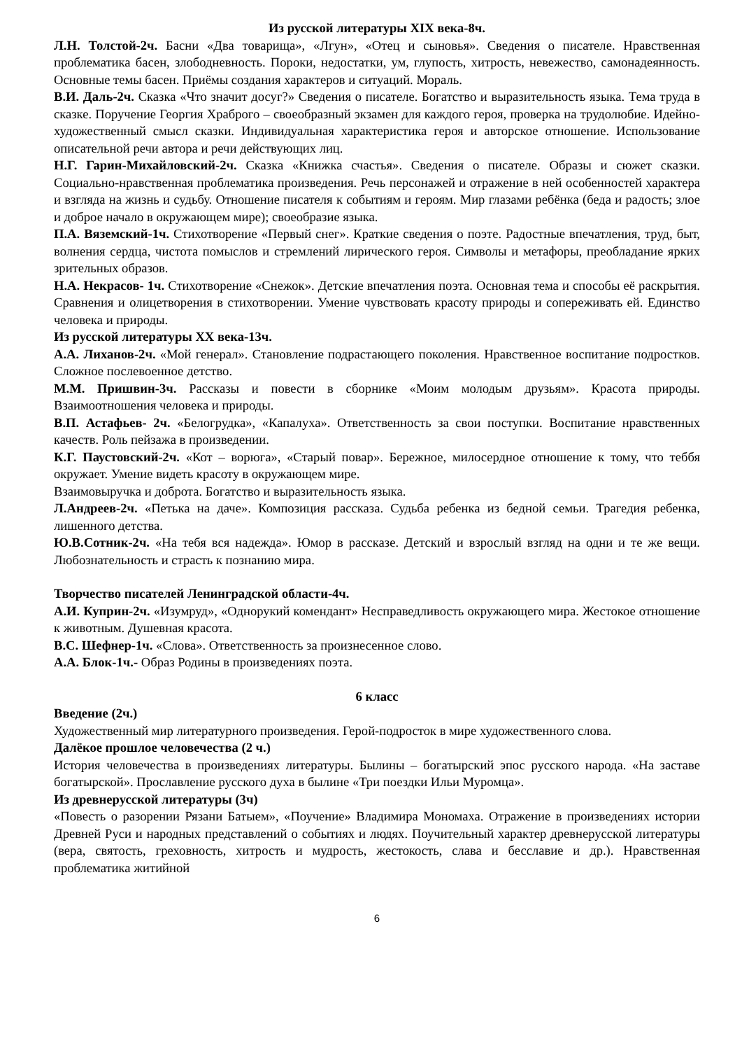Из русской литературы XIX века-8ч.
Л.Н. Толстой-2ч. Басни «Два товарища», «Лгун», «Отец и сыновья». Сведения о писателе. Нравственная проблематика басен, злободневность. Пороки, недостатки, ум, глупость, хитрость, невежество, самонадеянность. Основные темы басен. Приёмы создания характеров и ситуаций. Мораль.
В.И. Даль-2ч. Сказка «Что значит досуг?» Сведения о писателе. Богатство и выразительность языка. Тема труда в сказке. Поручение Георгия Храброго – своеобразный экзамен для каждого героя, проверка на трудолюбие. Идейно-художественный смысл сказки. Индивидуальная характеристика героя и авторское отношение. Использование описательной речи автора и речи действующих лиц.
Н.Г. Гарин-Михайловский-2ч. Сказка «Книжка счастья». Сведения о писателе. Образы и сюжет сказки. Социально-нравственная проблематика произведения. Речь персонажей и отражение в ней особенностей характера и взгляда на жизнь и судьбу. Отношение писателя к событиям и героям. Мир глазами ребёнка (беда и радость; злое и доброе начало в окружающем мире); своеобразие языка.
П.А. Вяземский-1ч. Стихотворение «Первый снег». Краткие сведения о поэте. Радостные впечатления, труд, быт, волнения сердца, чистота помыслов и стремлений лирического героя. Символы и метафоры, преобладание ярких зрительных образов.
Н.А. Некрасов- 1ч. Стихотворение «Снежок». Детские впечатления поэта. Основная тема и способы её раскрытия. Сравнения и олицетворения в стихотворении. Умение чувствовать красоту природы и сопереживать ей. Единство человека и природы.
Из русской литературы XX века-13ч.
А.А. Лиханов-2ч. «Мой генерал». Становление подрастающего поколения. Нравственное воспитание подростков. Сложное послевоенное детство.
М.М. Пришвин-3ч. Рассказы и повести в сборнике «Моим молодым друзьям». Красота природы. Взаимоотношения человека и природы.
В.П. Астафьев- 2ч. «Белогрудка», «Капалуха». Ответственность за свои поступки. Воспитание нравственных качеств. Роль пейзажа в произведении.
К.Г. Паустовский-2ч. «Кот – ворюга», «Старый повар». Бережное, милосердное отношение к тому, что теббя окружает. Умение видеть красоту в окружающем мире.
Взаимовыручка и доброта. Богатство и выразительность языка.
Л.Андреев-2ч. «Петька на даче». Композиция рассказа. Судьба ребенка из бедной семьи. Трагедия ребенка, лишенного детства.
Ю.В.Сотник-2ч. «На тебя вся надежда». Юмор в рассказе. Детский и взрослый взгляд на одни и те же вещи. Любознательность и страсть к познанию мира.
Творчество писателей Ленинградской области-4ч.
А.И. Куприн-2ч. «Изумруд», «Однорукий комендант» Несправедливость окружающего мира. Жестокое отношение к животным. Душевная красота.
В.С. Шефнер-1ч. «Слова». Ответственность за произнесенное слово.
А.А. Блок-1ч.- Образ Родины в произведениях поэта.
6 класс
Введение (2ч.)
Художественный мир литературного произведения. Герой-подросток в мире художественного слова.
Далёкое прошлое человечества (2 ч.)
История человечества в произведениях литературы. Былины – богатырский эпос русского народа. «На заставе богатырской». Прославление русского духа в былине «Три поездки Ильи Муромца».
Из древнерусской литературы (3ч)
«Повесть о разорении Рязани Батыем», «Поучение» Владимира Мономаха. Отражение в произведениях истории Древней Руси и народных представлений о событиях и людях. Поучительный характер древнерусской литературы (вера, святость, греховность, хитрость и мудрость, жестокость, слава и бесславие и др.). Нравственная проблематика житийной
6